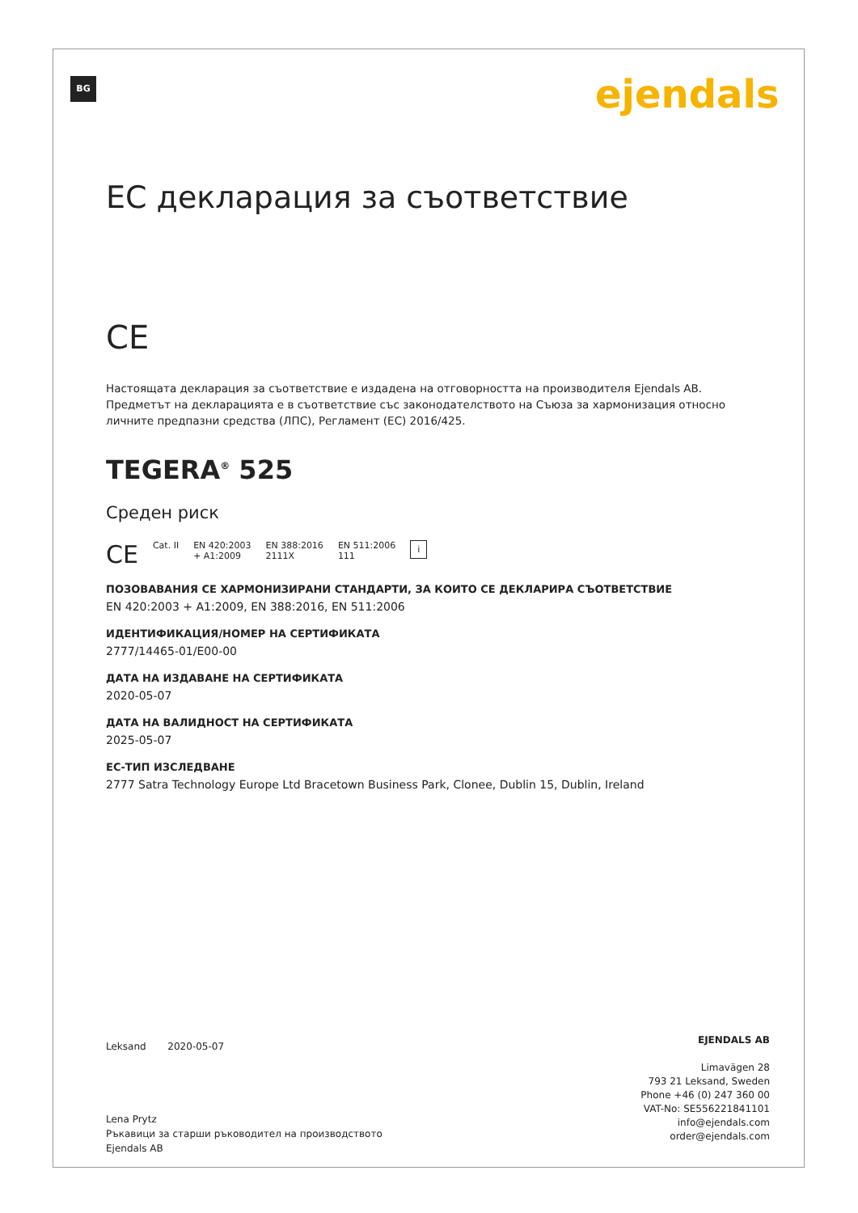BG ejendals
EC декларация за съответствие
CE
Настоящата декларация за съответствие е издадена на отговорността на производителя Ejendals AB. Предметът на декларацията е в съответствие със законодателството на Съюза за хармонизация относно личните предпазни средства (ЛПС), Регламент (ЕС) 2016/425.
TEGERA<sup>®</sup> 525
Среден риск
CE Cat. II EN 420:2003
+ A1:2009 EN 388:2016
2111X EN 511:2006
111 i
ПОЗОВАВАНИЯ СЕ ХАРМОНИЗИРАНИ СТАНДАРТИ, ЗА КОИТО СЕ ДЕКЛАРИРА СЪОТВЕТСТВИЕ
EN 420:2003 + A1:2009, EN 388:2016, EN 511:2006
ИДЕНТИФИКАЦИЯ/НОМЕР НА СЕРТИФИКАТА
2777/14465-01/E00-00
ДАТА НА ИЗДАВАНЕ НА СЕРТИФИКАТА
2020-05-07
ДАТА НА ВАЛИДНОСТ НА СЕРТИФИКАТА
2025-05-07
ЕС-ТИП ИЗСЛЕДВАНЕ
2777 Satra Technology Europe Ltd Bracetown Business Park, Clonee, Dublin 15, Dublin, Ireland
Leksand 2020-05-07
Lena Prytz
Ръкавици за старши ръководител на производството
Ejendals AB
EJENDALS AB
Limavägen 28
793 21 Leksand, Sweden
Phone +46 (0) 247 360 00
VAT-No: SE556221841101
info@ejendals.com
order@ejendals.com